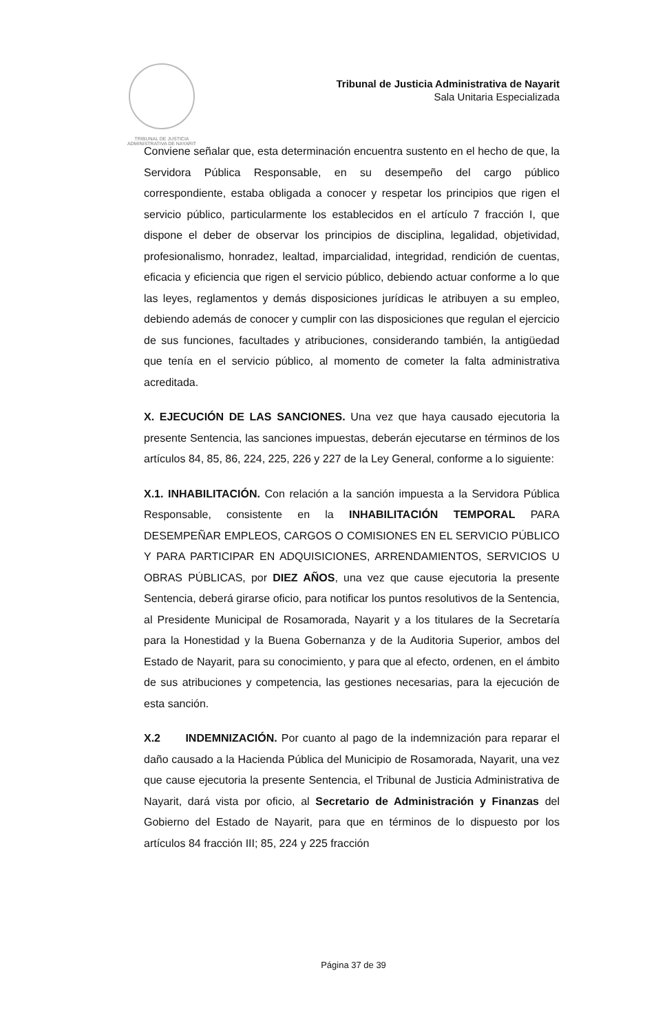TRIBUNAL DE JUSTICIA
ADMINISTRATIVA DE NAYARIT
Tribunal de Justicia Administrativa de Nayarit
Sala Unitaria Especializada
Conviene señalar que, esta determinación encuentra sustento en el hecho de que, la Servidora Pública Responsable, en su desempeño del cargo público correspondiente, estaba obligada a conocer y respetar los principios que rigen el servicio público, particularmente los establecidos en el artículo 7 fracción I, que dispone el deber de observar los principios de disciplina, legalidad, objetividad, profesionalismo, honradez, lealtad, imparcialidad, integridad, rendición de cuentas, eficacia y eficiencia que rigen el servicio público, debiendo actuar conforme a lo que las leyes, reglamentos y demás disposiciones jurídicas le atribuyen a su empleo, debiendo además de conocer y cumplir con las disposiciones que regulan el ejercicio de sus funciones, facultades y atribuciones, considerando también, la antigüedad que tenía en el servicio público, al momento de cometer la falta administrativa acreditada.
X. EJECUCIÓN DE LAS SANCIONES. Una vez que haya causado ejecutoria la presente Sentencia, las sanciones impuestas, deberán ejecutarse en términos de los artículos 84, 85, 86, 224, 225, 226 y 227 de la Ley General, conforme a lo siguiente:
X.1. INHABILITACIÓN. Con relación a la sanción impuesta a la Servidora Pública Responsable, consistente en la INHABILITACIÓN TEMPORAL PARA DESEMPEÑAR EMPLEOS, CARGOS O COMISIONES EN EL SERVICIO PÚBLICO Y PARA PARTICIPAR EN ADQUISICIONES, ARRENDAMIENTOS, SERVICIOS U OBRAS PÚBLICAS, por DIEZ AÑOS, una vez que cause ejecutoria la presente Sentencia, deberá girarse oficio, para notificar los puntos resolutivos de la Sentencia, al Presidente Municipal de Rosamorada, Nayarit y a los titulares de la Secretaría para la Honestidad y la Buena Gobernanza y de la Auditoria Superior, ambos del Estado de Nayarit, para su conocimiento, y para que al efecto, ordenen, en el ámbito de sus atribuciones y competencia, las gestiones necesarias, para la ejecución de esta sanción.
X.2 INDEMNIZACIÓN. Por cuanto al pago de la indemnización para reparar el daño causado a la Hacienda Pública del Municipio de Rosamorada, Nayarit, una vez que cause ejecutoria la presente Sentencia, el Tribunal de Justicia Administrativa de Nayarit, dará vista por oficio, al Secretario de Administración y Finanzas del Gobierno del Estado de Nayarit, para que en términos de lo dispuesto por los artículos 84 fracción III; 85, 224 y 225 fracción
Página 37 de 39